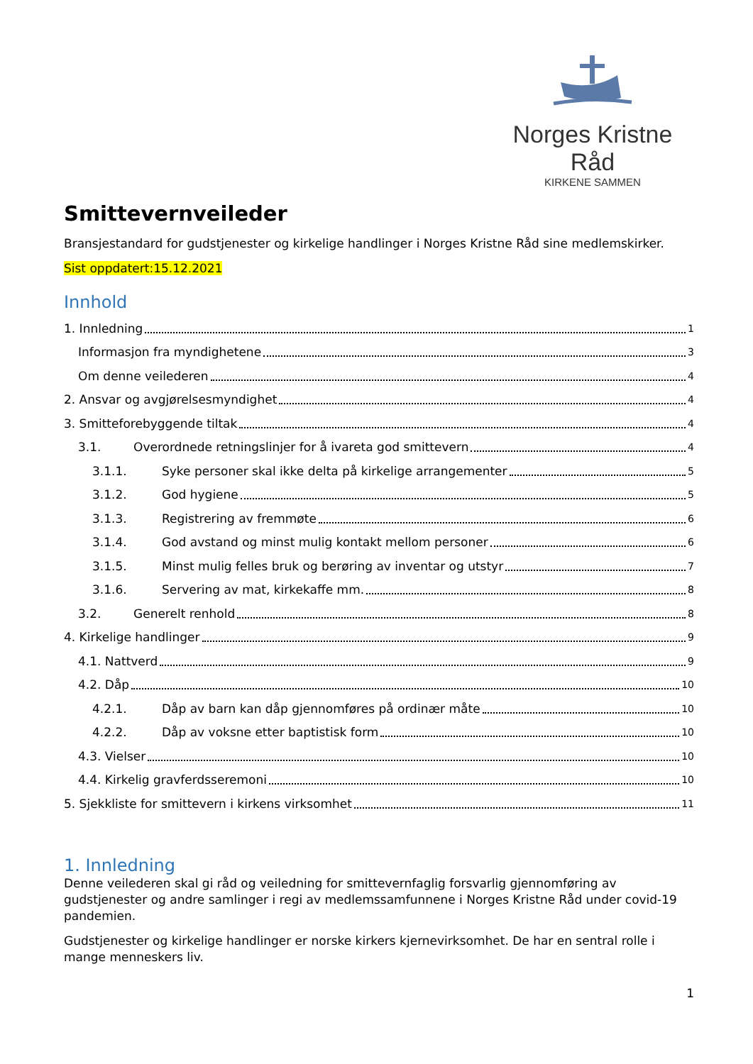Norges Kristne Råd
KIRKENE SAMMEN
Smittevernveileder
Bransjestandard for gudstjenester og kirkelige handlinger i Norges Kristne Råd sine medlemskirker.
Sist oppdatert:15.12.2021
Innhold
1. Innledning 1
Informasjon fra myndighetene 3
Om denne veilederen 4
2. Ansvar og avgjørelsesmyndighet 4
3. Smitteforebyggende tiltak 4
3.1. Overordnede retningslinjer for å ivareta god smittevern 4
3.1.1. Syke personer skal ikke delta på kirkelige arrangementer 5
3.1.2. God hygiene 5
3.1.3. Registrering av fremmøte 6
3.1.4. God avstand og minst mulig kontakt mellom personer 6
3.1.5. Minst mulig felles bruk og berøring av inventar og utstyr 7
3.1.6. Servering av mat, kirkekaffe mm. 8
3.2. Generelt renhold 8
4. Kirkelige handlinger 9
4.1. Nattverd 9
4.2. Dåp 10
4.2.1. Dåp av barn kan dåp gjennomføres på ordinær måte 10
4.2.2. Dåp av voksne etter baptistisk form 10
4.3. Vielser 10
4.4. Kirkelig gravferdsseremoni 10
5. Sjekkliste for smittevern i kirkens virksomhet 11
1. Innledning
Denne veilederen skal gi råd og veiledning for smittevernfaglig forsvarlig gjennomføring av gudstjenester og andre samlinger i regi av medlemssamfunnene i Norges Kristne Råd under covid-19 pandemien.
Gudstjenester og kirkelige handlinger er norske kirkers kjernevirksomhet. De har en sentral rolle i mange menneskers liv.
1